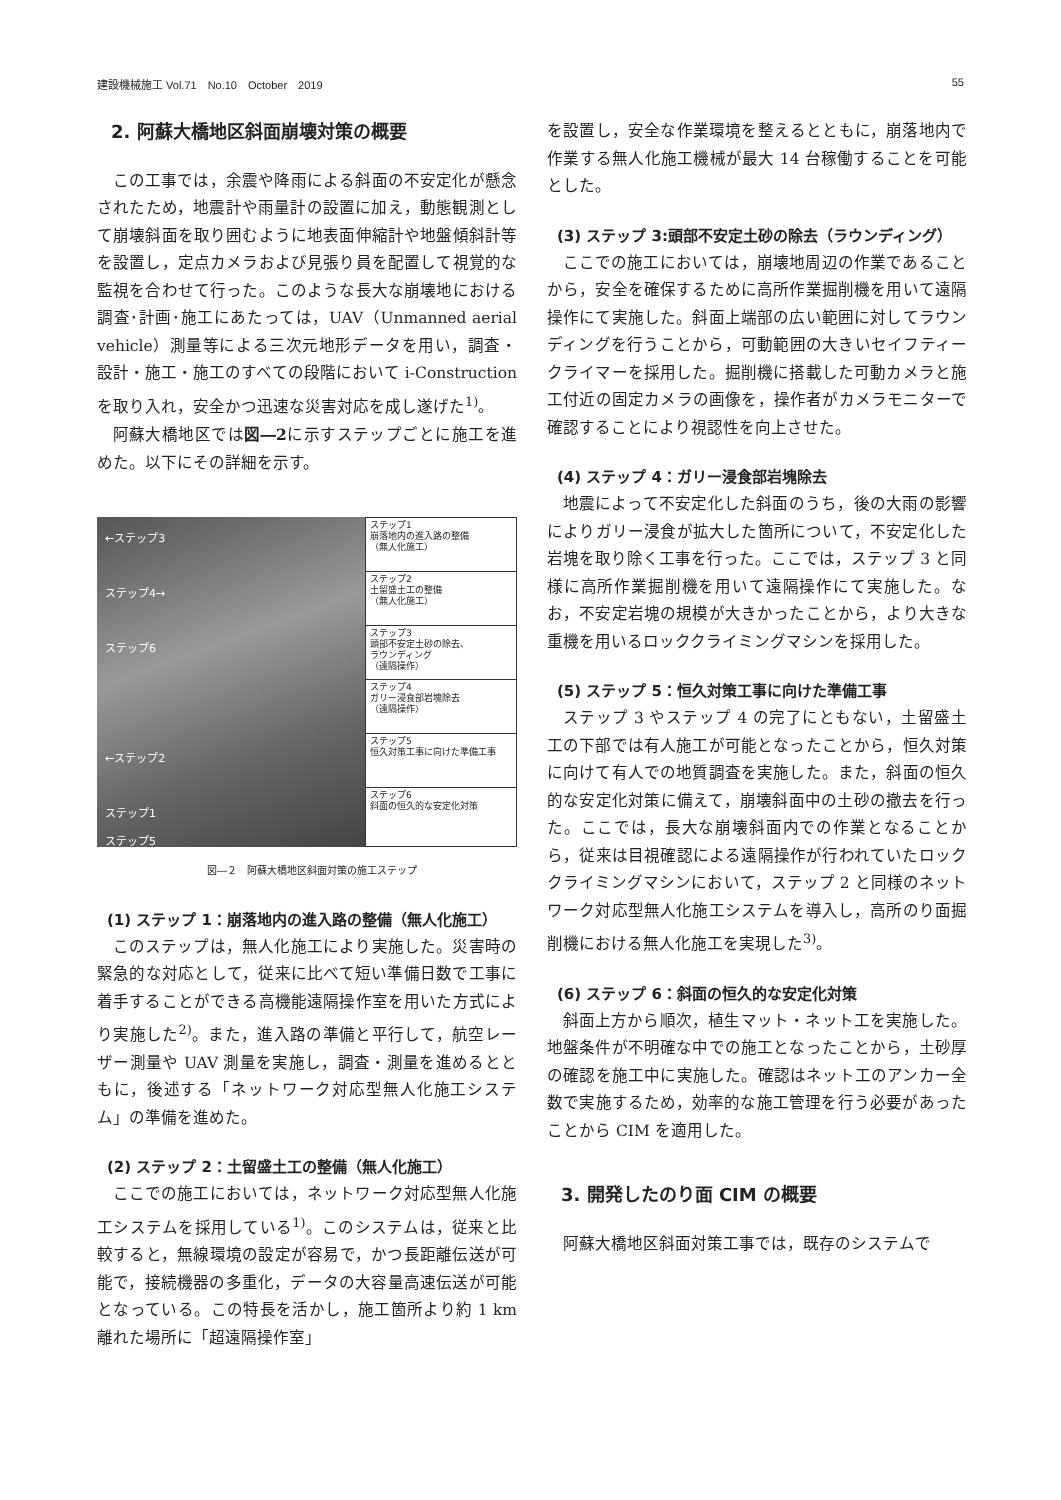建設機械施工 Vol.71　No.10　October　2019 55
2. 阿蘇大橋地区斜面崩壊対策の概要
この工事では，余震や降雨による斜面の不安定化が懸念されたため，地震計や雨量計の設置に加え，動態観測として崩壊斜面を取り囲むように地表面伸縮計や地盤傾斜計等を設置し，定点カメラおよび見張り員を配置して視覚的な監視を合わせて行った。このような長大な崩壊地における調査･計画･施工にあたっては，UAV（Unmanned aerial vehicle）測量等による三次元地形データを用い，調査・設計・施工・施工のすべての段階において i-Construction を取り入れ，安全かつ迅速な災害対応を成し遂げた<sup>1)</sup>。
阿蘇大橋地区では図―2に示すステップごとに施工を進めた。以下にその詳細を示す。
←ステップ3
ステップ4→
ステップ6
←ステップ2
ステップ1
ステップ5
ステップ1
崩落地内の進入路の整備
（無人化施工）
ステップ2
土留盛土工の整備
（無人化施工）
ステップ3
頭部不安定土砂の除去、
ラウンディング
（遠隔操作）
ステップ4
ガリー浸食部岩塊除去
（遠隔操作）
ステップ5
恒久対策工事に向けた準備工事
ステップ6
斜面の恒久的な安定化対策
図―２　阿蘇大橋地区斜面対策の施工ステップ
(1) ステップ 1：崩落地内の進入路の整備（無人化施工）
このステップは，無人化施工により実施した。災害時の緊急的な対応として，従来に比べて短い準備日数で工事に着手することができる高機能遠隔操作室を用いた方式により実施した<sup>2)</sup>。また，進入路の準備と平行して，航空レーザー測量や UAV 測量を実施し，調査・測量を進めるとともに，後述する「ネットワーク対応型無人化施工システム」の準備を進めた。
(2) ステップ 2：土留盛土工の整備（無人化施工）
ここでの施工においては，ネットワーク対応型無人化施工システムを採用している<sup>1)</sup>。このシステムは，従来と比較すると，無線環境の設定が容易で，かつ長距離伝送が可能で，接続機器の多重化，データの大容量高速伝送が可能となっている。この特長を活かし，施工箇所より約 1 km 離れた場所に「超遠隔操作室」
を設置し，安全な作業環境を整えるとともに，崩落地内で作業する無人化施工機械が最大 14 台稼働することを可能とした。
(3) ステップ 3:頭部不安定土砂の除去（ラウンディング）
ここでの施工においては，崩壊地周辺の作業であることから，安全を確保するために高所作業掘削機を用いて遠隔操作にて実施した。斜面上端部の広い範囲に対してラウンディングを行うことから，可動範囲の大きいセイフティークライマーを採用した。掘削機に搭載した可動カメラと施工付近の固定カメラの画像を，操作者がカメラモニターで確認することにより視認性を向上させた。
(4) ステップ 4：ガリー浸食部岩塊除去
地震によって不安定化した斜面のうち，後の大雨の影響によりガリー浸食が拡大した箇所について，不安定化した岩塊を取り除く工事を行った。ここでは，ステップ 3 と同様に高所作業掘削機を用いて遠隔操作にて実施した。なお，不安定岩塊の規模が大きかったことから，より大きな重機を用いるロッククライミングマシンを採用した。
(5) ステップ 5：恒久対策工事に向けた準備工事
ステップ 3 やステップ 4 の完了にともない，土留盛土工の下部では有人施工が可能となったことから，恒久対策に向けて有人での地質調査を実施した。また，斜面の恒久的な安定化対策に備えて，崩壊斜面中の土砂の撤去を行った。ここでは，長大な崩壊斜面内での作業となることから，従来は目視確認による遠隔操作が行われていたロッククライミングマシンにおいて，ステップ 2 と同様のネットワーク対応型無人化施工システムを導入し，高所のり面掘削機における無人化施工を実現した<sup>3)</sup>。
(6) ステップ 6：斜面の恒久的な安定化対策
斜面上方から順次，植生マット・ネット工を実施した。地盤条件が不明確な中での施工となったことから，土砂厚の確認を施工中に実施した。確認はネット工のアンカー全数で実施するため，効率的な施工管理を行う必要があったことから CIM を適用した。
3. 開発したのり面 CIM の概要
阿蘇大橋地区斜面対策工事では，既存のシステムで